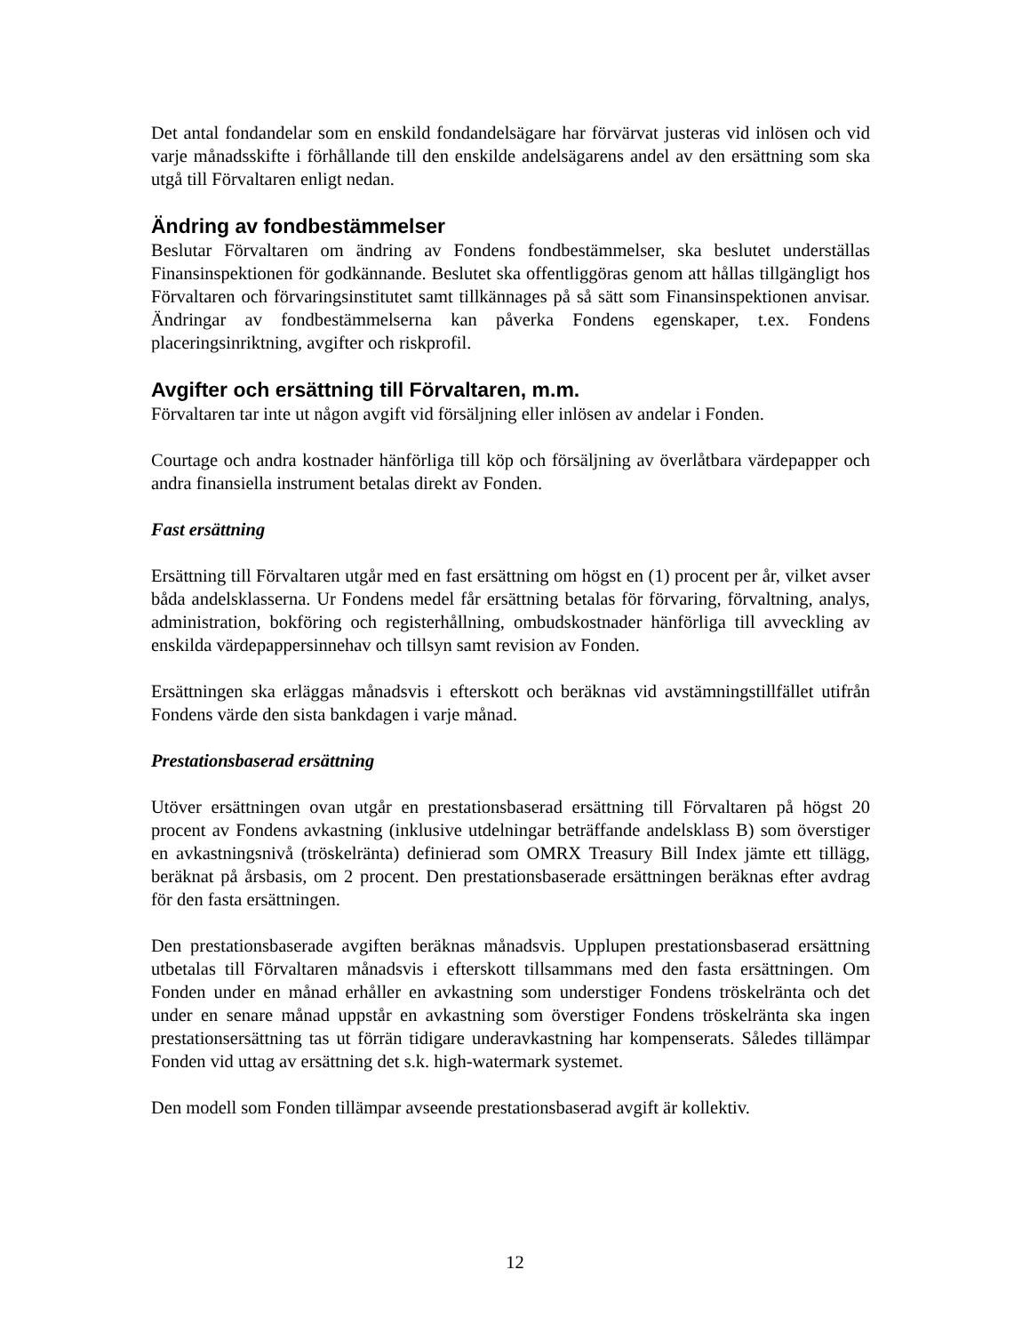Det antal fondandelar som en enskild fondandelsägare har förvärvat justeras vid inlösen och vid varje månadsskifte i förhållande till den enskilde andelsägarens andel av den ersättning som ska utgå till Förvaltaren enligt nedan.
Ändring av fondbestämmelser
Beslutar Förvaltaren om ändring av Fondens fondbestämmelser, ska beslutet underställas Finansinspektionen för godkännande. Beslutet ska offentliggöras genom att hållas tillgängligt hos Förvaltaren och förvaringsinstitutet samt tillkännages på så sätt som Finansinspektionen anvisar. Ändringar av fondbestämmelserna kan påverka Fondens egenskaper, t.ex. Fondens placeringsinriktning, avgifter och riskprofil.
Avgifter och ersättning till Förvaltaren, m.m.
Förvaltaren tar inte ut någon avgift vid försäljning eller inlösen av andelar i Fonden.
Courtage och andra kostnader hänförliga till köp och försäljning av överlåtbara värdepapper och andra finansiella instrument betalas direkt av Fonden.
Fast ersättning
Ersättning till Förvaltaren utgår med en fast ersättning om högst en (1) procent per år, vilket avser båda andelsklasserna. Ur Fondens medel får ersättning betalas för förvaring, förvaltning, analys, administration, bokföring och registerhållning, ombudskostnader hänförliga till avveckling av enskilda värdepappersinnehav och tillsyn samt revision av Fonden.
Ersättningen ska erläggas månadsvis i efterskott och beräknas vid avstämningstillfället utifrån Fondens värde den sista bankdagen i varje månad.
Prestationsbaserad ersättning
Utöver ersättningen ovan utgår en prestationsbaserad ersättning till Förvaltaren på högst 20 procent av Fondens avkastning (inklusive utdelningar beträffande andelsklass B) som överstiger en avkastningsnivå (tröskelränta) definierad som OMRX Treasury Bill Index jämte ett tillägg, beräknat på årsbasis, om 2 procent. Den prestationsbaserade ersättningen beräknas efter avdrag för den fasta ersättningen.
Den prestationsbaserade avgiften beräknas månadsvis. Upplupen prestationsbaserad ersättning utbetalas till Förvaltaren månadsvis i efterskott tillsammans med den fasta ersättningen. Om Fonden under en månad erhåller en avkastning som understiger Fondens tröskelränta och det under en senare månad uppstår en avkastning som överstiger Fondens tröskelränta ska ingen prestationsersättning tas ut förrän tidigare underavkastning har kompenserats. Således tillämpar Fonden vid uttag av ersättning det s.k. high-watermark systemet.
Den modell som Fonden tillämpar avseende prestationsbaserad avgift är kollektiv.
12